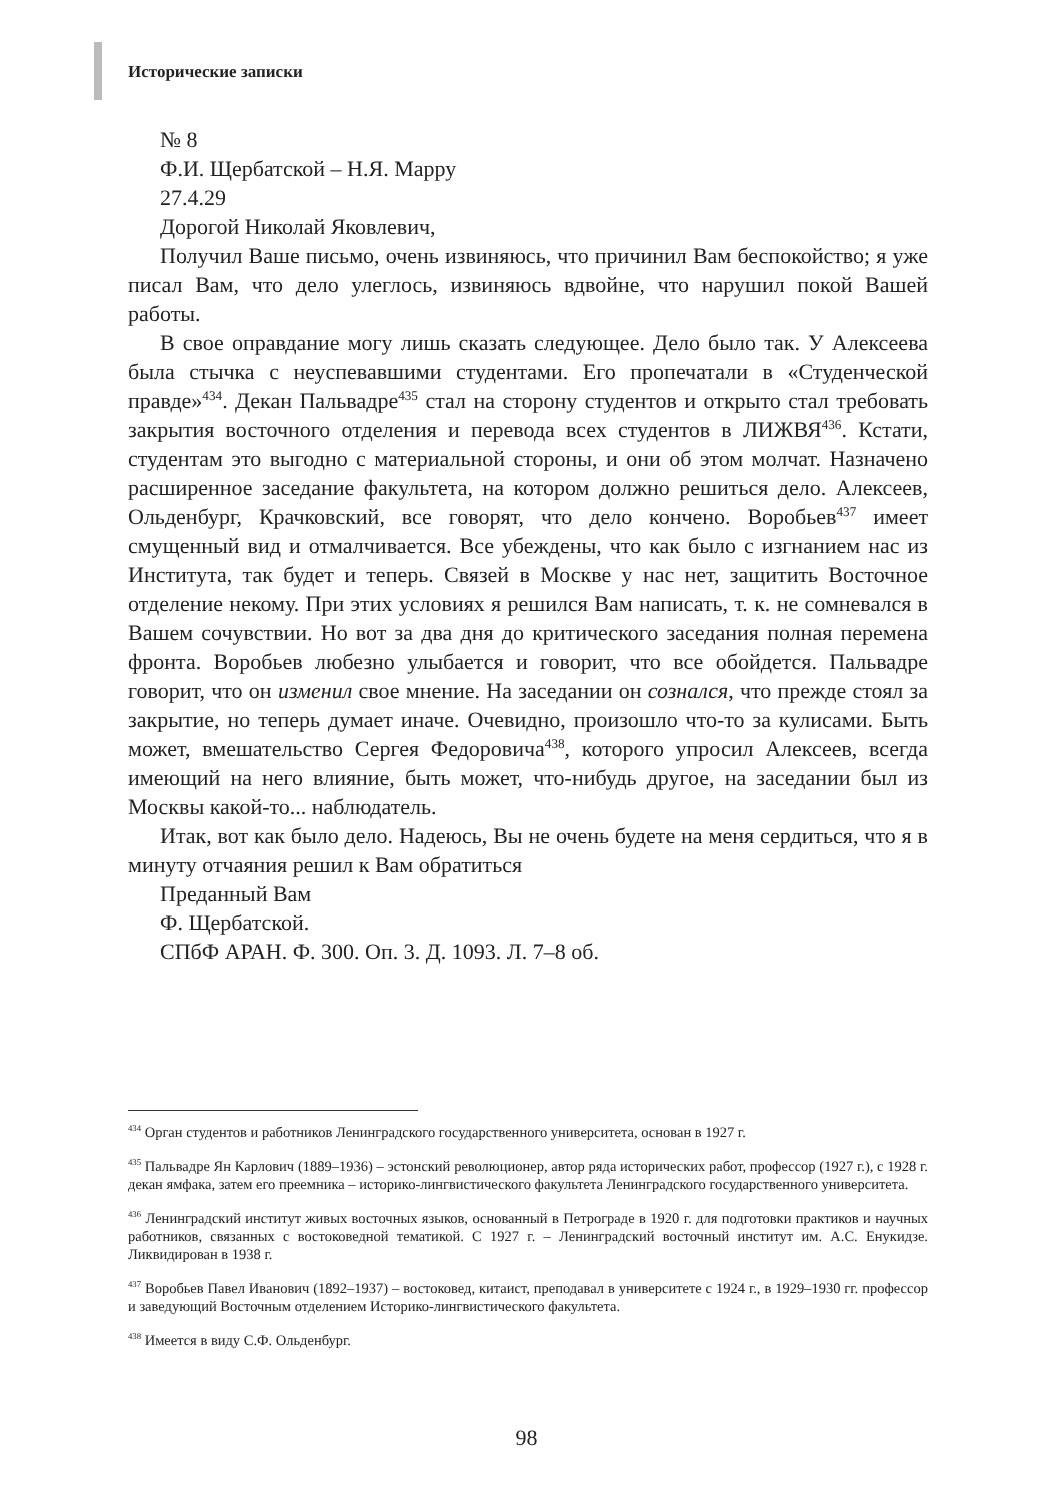Исторические записки
№ 8
Ф.И. Щербатской – Н.Я. Марру
27.4.29
Дорогой Николай Яковлевич,
Получил Ваше письмо, очень извиняюсь, что причинил Вам беспокойство; я уже писал Вам, что дело улеглось, извиняюсь вдвойне, что нарушил покой Вашей работы.
В свое оправдание могу лишь сказать следующее. Дело было так. У Алексеева была стычка с неуспевавшими студентами. Его пропечатали в «Студенческой правде»<sup>434</sup>. Декан Пальвадре<sup>435</sup> стал на сторону студентов и открыто стал требовать закрытия восточного отделения и перевода всех студентов в ЛИЖВЯ<sup>436</sup>. Кстати, студентам это выгодно с материальной стороны, и они об этом молчат. Назначено расширенное заседание факультета, на котором должно решиться дело. Алексеев, Ольденбург, Крачковский, все говорят, что дело кончено. Воробьев<sup>437</sup> имеет смущенный вид и отмалчивается. Все убеждены, что как было с изгнанием нас из Института, так будет и теперь. Связей в Москве у нас нет, защитить Восточное отделение некому. При этих условиях я решился Вам написать, т. к. не сомневался в Вашем сочувствии. Но вот за два дня до критического заседания полная перемена фронта. Воробьев любезно улыбается и говорит, что все обойдется. Пальвадре говорит, что он изменил свое мнение. На заседании он сознался, что прежде стоял за закрытие, но теперь думает иначе. Очевидно, произошло что-то за кулисами. Быть может, вмешательство Сергея Федоровича<sup>438</sup>, которого упросил Алексеев, всегда имеющий на него влияние, быть может, что-нибудь другое, на заседании был из Москвы какой-то... наблюдатель.
Итак, вот как было дело. Надеюсь, Вы не очень будете на меня сердиться, что я в минуту отчаяния решил к Вам обратиться
Преданный Вам
Ф. Щербатской.
СПбФ АРАН. Ф. 300. Оп. 3. Д. 1093. Л. 7–8 об.
<sup>434</sup> Орган студентов и работников Ленинградского государственного университета, основан в 1927 г.
<sup>435</sup> Пальвадре Ян Карлович (1889–1936) – эстонский революционер, автор ряда исторических работ, профессор (1927 г.), с 1928 г. декан ямфака, затем его преемника – историко-лингвистического факультета Ленинградского государственного университета.
<sup>436</sup> Ленинградский институт живых восточных языков, основанный в Петрограде в 1920 г. для подготовки практиков и научных работников, связанных с востоковедной тематикой. С 1927 г. – Ленинградский восточный институт им. А.С. Енукидзе. Ликвидирован в 1938 г.
<sup>437</sup> Воробьев Павел Иванович (1892–1937) – востоковед, китаист, преподавал в университете с 1924 г., в 1929–1930 гг. профессор и заведующий Восточным отделением Историко-лингвистического факультета.
<sup>438</sup> Имеется в виду С.Ф. Ольденбург.
98